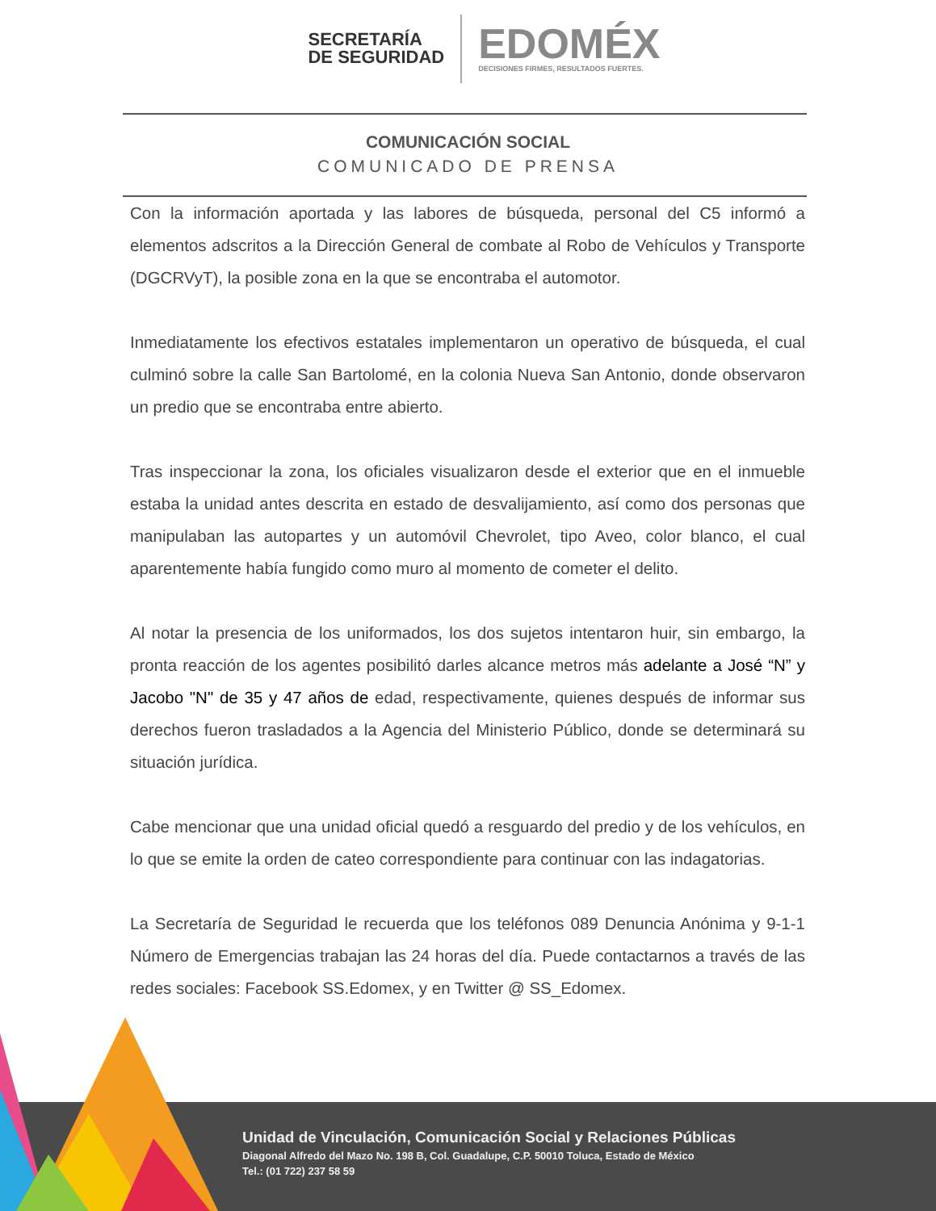SECRETARÍA
DE SEGURIDAD
EDOMÉX
DECISIONES FIRMES, RESULTADOS FUERTES.
COMUNICACIÓN SOCIAL
COMUNICADO DE PRENSA
Con la información aportada y las labores de búsqueda, personal del C5 informó a elementos adscritos a la Dirección General de combate al Robo de Vehículos y Transporte (DGCRVyT), la posible zona en la que se encontraba el automotor.
Inmediatamente los efectivos estatales implementaron un operativo de búsqueda, el cual culminó sobre la calle San Bartolomé, en la colonia Nueva San Antonio, donde observaron un predio que se encontraba entre abierto.
Tras inspeccionar la zona, los oficiales visualizaron desde el exterior que en el inmueble estaba la unidad antes descrita en estado de desvalijamiento, así como dos personas que manipulaban las autopartes y un automóvil Chevrolet, tipo Aveo, color blanco, el cual aparentemente había fungido como muro al momento de cometer el delito.
Al notar la presencia de los uniformados, los dos sujetos intentaron huir, sin embargo, la pronta reacción de los agentes posibilitó darles alcance metros más adelante a José “N” y Jacobo "N" de 35 y 47 años de edad, respectivamente, quienes después de informar sus derechos fueron trasladados a la Agencia del Ministerio Público, donde se determinará su situación jurídica.
Cabe mencionar que una unidad oficial quedó a resguardo del predio y de los vehículos, en lo que se emite la orden de cateo correspondiente para continuar con las indagatorias.
La Secretaría de Seguridad le recuerda que los teléfonos 089 Denuncia Anónima y 9-1-1 Número de Emergencias trabajan las 24 horas del día. Puede contactarnos a través de las redes sociales: Facebook SS.Edomex, y en Twitter @ SS_Edomex.
Unidad de Vinculación, Comunicación Social y Relaciones Públicas
Diagonal Alfredo del Mazo No. 198 B, Col. Guadalupe, C.P. 50010 Toluca, Estado de México
Tel.: (01 722) 237 58 59